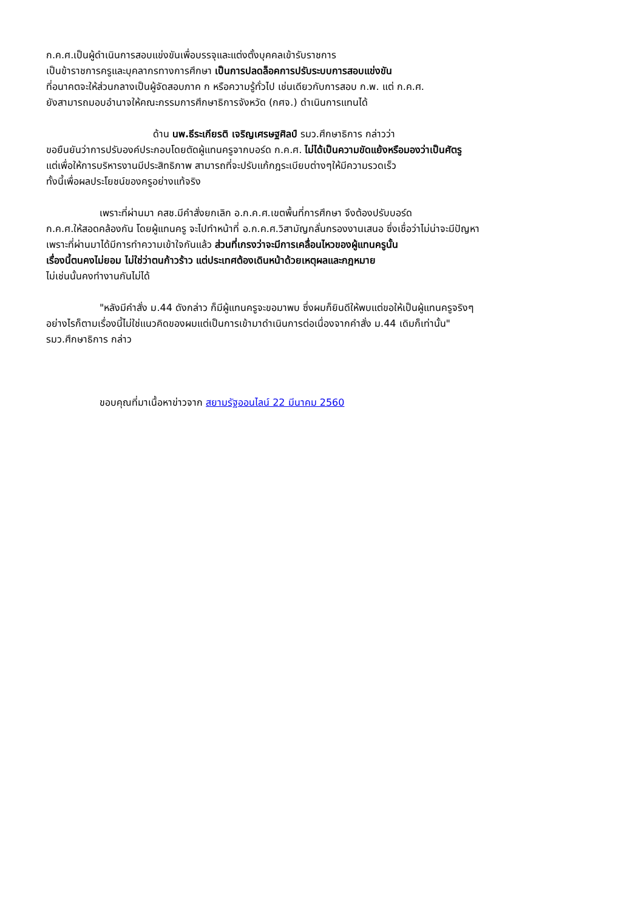ก.ค.ศ.เป็นผู้ดำเนินการสอบแข่งขันเพื่อบรรจุและแต่งตั้งบุคคลเข้ารับราชการ
เป็นข้าราชการครูและบุคลากรทางการศึกษา เป็นการปลดล็อคการปรับระบบการสอบแข่งขัน
ที่อนาคตจะให้ส่วนกลางเป็นผู้จัดสอบภาค ก หรือความรู้ทั่วไป เช่นเดียวกับการสอบ ก.พ. แต่ ก.ค.ศ.
ยังสามารถมอบอำนาจให้คณะกรรมการศึกษาธิการจังหวัด (กศจ.) ดำเนินการแทนได้
ด้าน นพ.ธีระเกียรติ เจริญเศรษฐศิลป์ รมว.ศึกษาธิการ กล่าวว่า
ขอยืนยันว่าการปรับองค์ประกอบโดยตัดผู้แทนครูจากบอร์ด ก.ค.ศ. ไม่ได้เป็นความขัดแย้งหรือมองว่าเป็นศัตรู
แต่เพื่อให้การบริหารงานมีประสิทธิภาพ สามารถที่จะปรับแก้กฎระเบียบต่างๆให้มีความรวดเร็ว
ทั้งนี้เพื่อผลประโยชน์ของครูอย่างแท้จริง
เพราะที่ผ่านมา คสช.มีคำสั่งยกเลิก อ.ก.ค.ศ.เขตพื้นที่การศึกษา จึงต้องปรับบอร์ด
ก.ค.ศ.ให้สอดคล้องกัน โดยผู้แทนครู จะไปทำหน้าที่ อ.ก.ค.ศ.วิสามัญกลั่นกรองงานเสนอ ซึ่งเชื่อว่าไม่น่าจะมีปัญหา
เพราะที่ผ่านมาได้มีการทำความเข้าใจกันแล้ว ส่วนที่เกรงว่าจะมีการเคลื่อนไหวของผู้แทนครูนั้น
เรื่องนี้ตนคงไม่ยอม ไม่ใช่ว่าตนก้าวร้าว แต่ประเทศต้องเดินหน้าด้วยเหตุผลและกฎหมาย
ไม่เช่นนั้นคงทำงานกันไม่ได้
"หลังมีคำสั่ง ม.44 ดังกล่าว ก็มีผู้แทนครูจะขอมาพบ ซึ่งผมก็ยินดีให้พบแต่ขอให้เป็นผู้แทนครูจริงๆ
อย่างไรก็ตามเรื่องนี้ไม่ใช่แนวคิดของผมแต่เป็นการเข้ามาดำเนินการต่อเนื่องจากคำสั่ง ม.44 เดิมก็เท่านั้น"
รมว.ศึกษาธิการ กล่าว
ขอบคุณที่มาเนื้อหาข่าวจาก สยามรัฐออนไลน์ 22 มีนาคม 2560